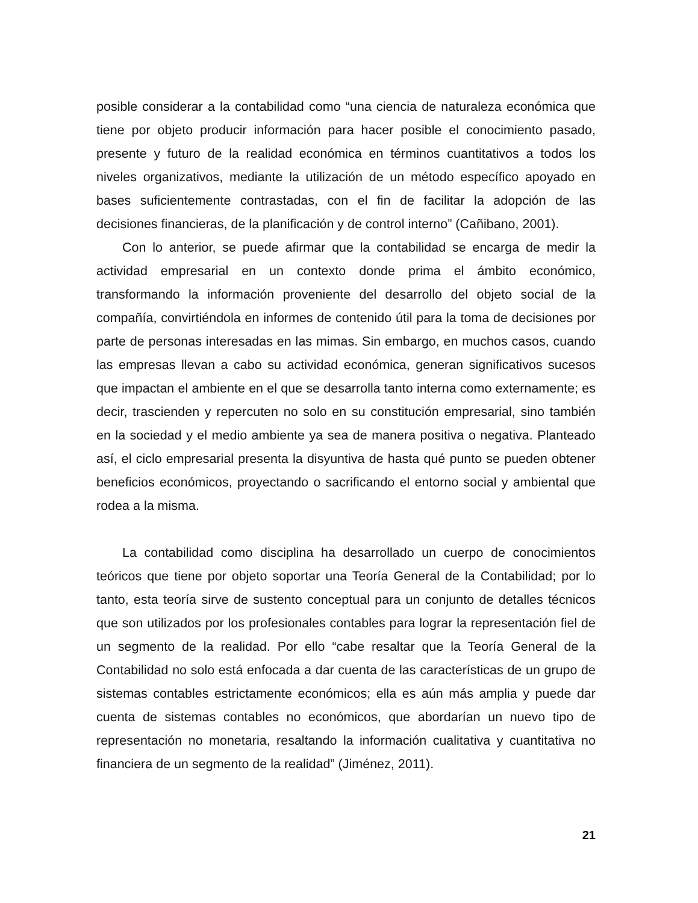posible considerar a la contabilidad como “una ciencia de naturaleza económica que tiene por objeto producir información para hacer posible el conocimiento pasado, presente y futuro de la realidad económica en términos cuantitativos a todos los niveles organizativos, mediante la utilización de un método específico apoyado en bases suficientemente contrastadas, con el fin de facilitar la adopción de las decisiones financieras, de la planificación y de control interno” (Cañibano, 2001).
Con lo anterior, se puede afirmar que la contabilidad se encarga de medir la actividad empresarial en un contexto donde prima el ámbito económico, transformando la información proveniente del desarrollo del objeto social de la compañía, convirtiéndola en informes de contenido útil para la toma de decisiones por parte de personas interesadas en las mimas. Sin embargo, en muchos casos, cuando las empresas llevan a cabo su actividad económica, generan significativos sucesos que impactan el ambiente en el que se desarrolla tanto interna como externamente; es decir, trascienden y repercuten no solo en su constitución empresarial, sino también en la sociedad y el medio ambiente ya sea de manera positiva o negativa. Planteado así, el ciclo empresarial presenta la disyuntiva de hasta qué punto se pueden obtener beneficios económicos, proyectando o sacrificando el entorno social y ambiental que rodea a la misma.
La contabilidad como disciplina ha desarrollado un cuerpo de conocimientos teóricos que tiene por objeto soportar una Teoría General de la Contabilidad; por lo tanto, esta teoría sirve de sustento conceptual para un conjunto de detalles técnicos que son utilizados por los profesionales contables para lograr la representación fiel de un segmento de la realidad. Por ello “cabe resaltar que la Teoría General de la Contabilidad no solo está enfocada a dar cuenta de las características de un grupo de sistemas contables estrictamente económicos; ella es aún más amplia y puede dar cuenta de sistemas contables no económicos, que abordarían un nuevo tipo de representación no monetaria, resaltando la información cualitativa y cuantitativa no financiera de un segmento de la realidad” (Jiménez, 2011).
21